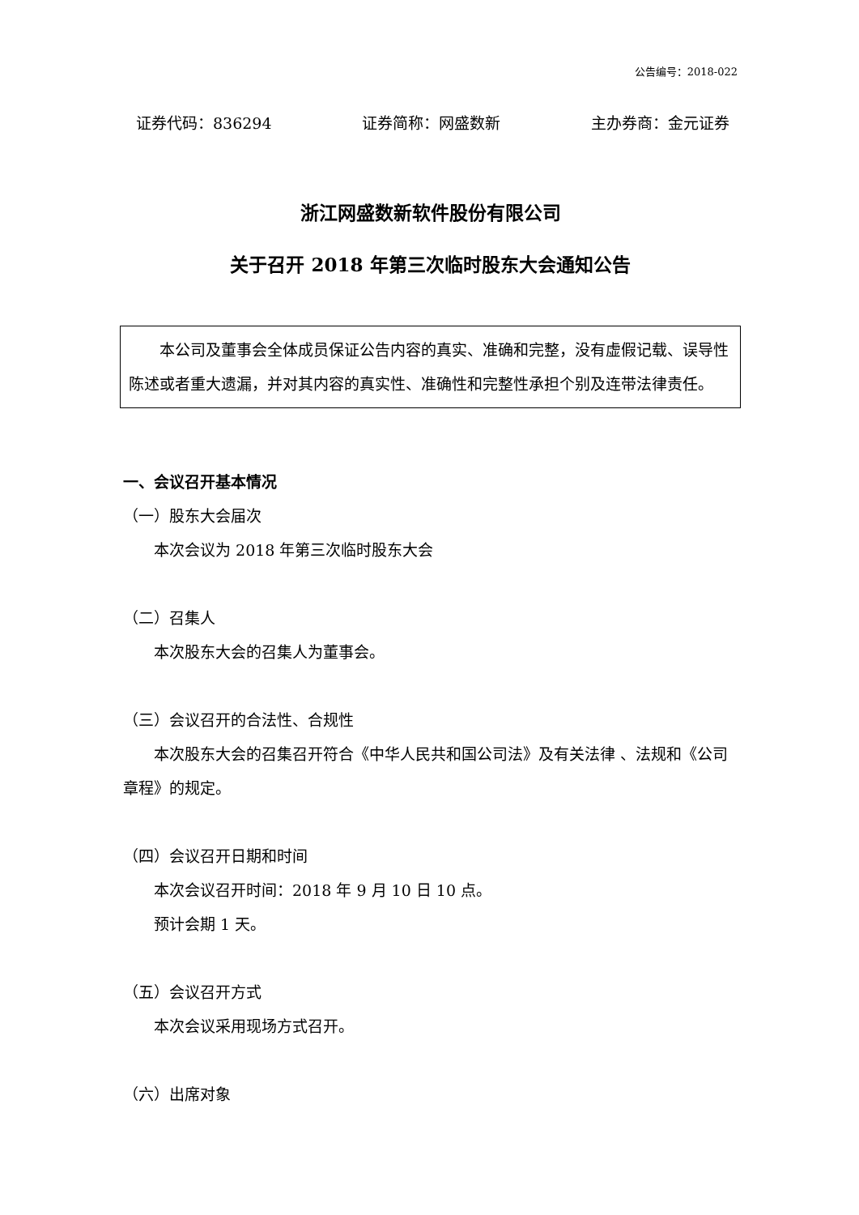公告编号：2018-022
证券代码：836294 证券简称：网盛数新 主办券商：金元证券
浙江网盛数新软件股份有限公司
关于召开 2018 年第三次临时股东大会通知公告
本公司及董事会全体成员保证公告内容的真实、准确和完整，没有虚假记载、误导性陈述或者重大遗漏，并对其内容的真实性、准确性和完整性承担个别及连带法律责任。
一、会议召开基本情况
（一）股东大会届次
本次会议为 2018 年第三次临时股东大会
（二）召集人
本次股东大会的召集人为董事会。
（三）会议召开的合法性、合规性
本次股东大会的召集召开符合《中华人民共和国公司法》及有关法律 、法规和《公司章程》的规定。
（四）会议召开日期和时间
本次会议召开时间：2018 年 9 月 10 日 10 点。
预计会期 1 天。
（五）会议召开方式
本次会议采用现场方式召开。
（六）出席对象